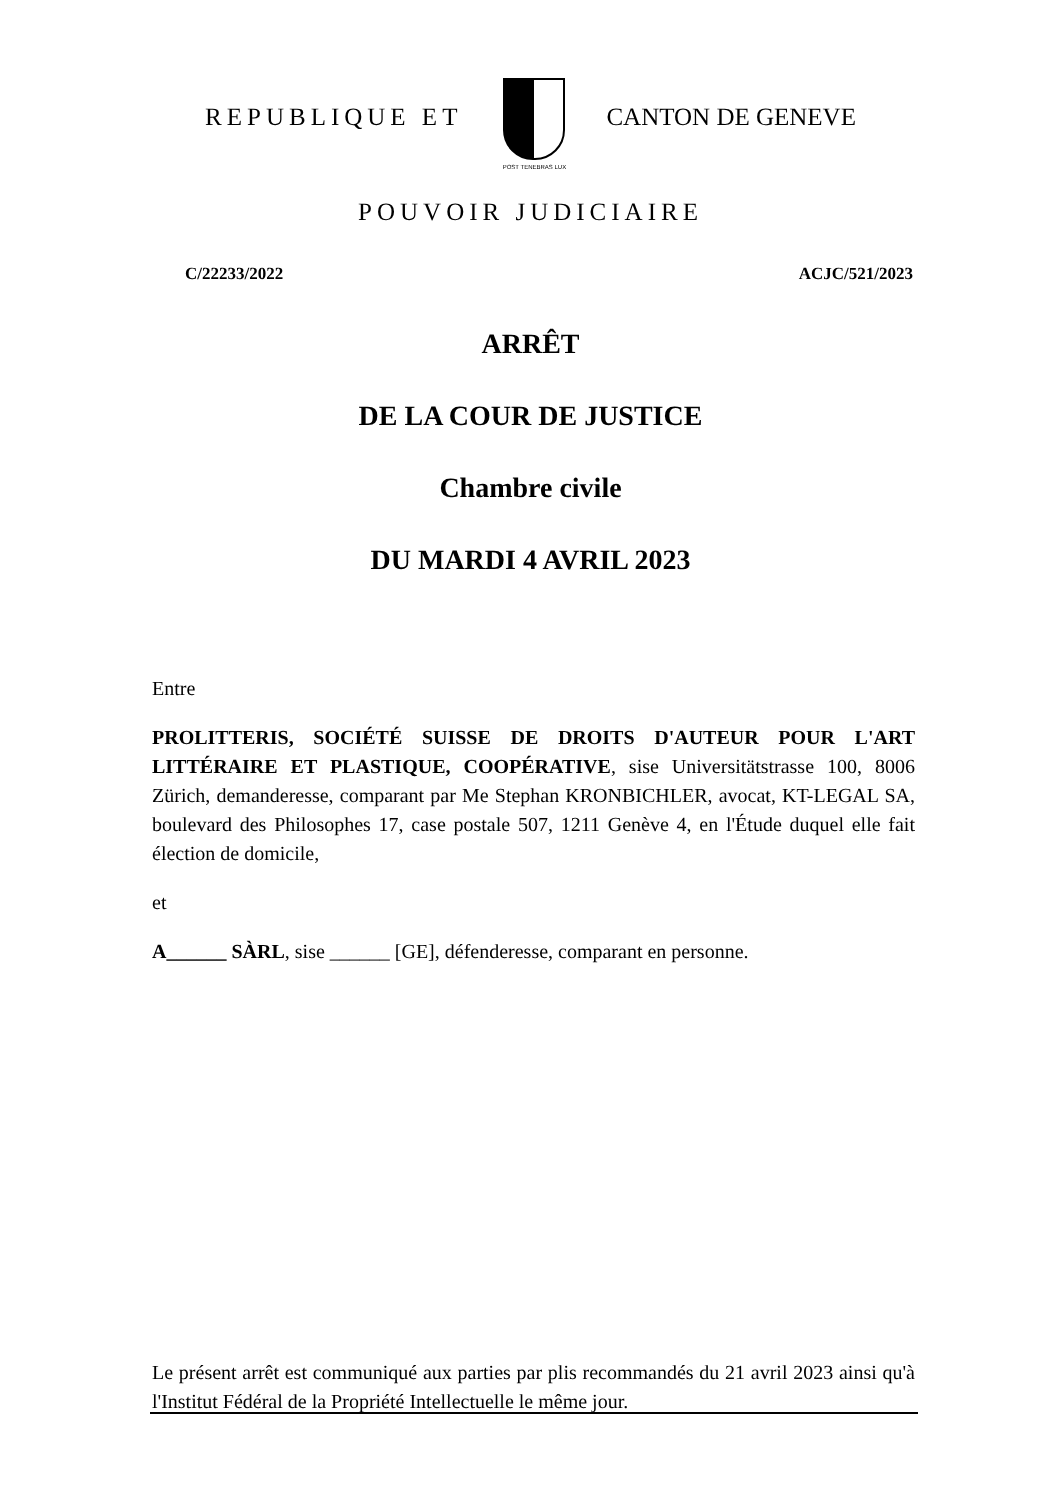REPUBLIQUE ET
POST TENEBRAS LUX
CANTON DE GENEVE
POUVOIR JUDICIAIRE
C/22233/2022 ACJC/521/2023
ARRÊT
DE LA COUR DE JUSTICE
Chambre civile
DU MARDI 4 AVRIL 2023
Entre
PROLITTERIS, SOCIÉTÉ SUISSE DE DROITS D'AUTEUR POUR L'ART LITTÉRAIRE ET PLASTIQUE, COOPÉRATIVE, sise Universitätstrasse 100, 8006 Zürich, demanderesse, comparant par Me Stephan KRONBICHLER, avocat, KT-LEGAL SA, boulevard des Philosophes 17, case postale 507, 1211 Genève 4, en l'Étude duquel elle fait élection de domicile,
et
A______ SÀRL, sise ______ [GE], défenderesse, comparant en personne.
Le présent arrêt est communiqué aux parties par plis recommandés du 21 avril 2023 ainsi qu'à l'Institut Fédéral de la Propriété Intellectuelle le même jour.